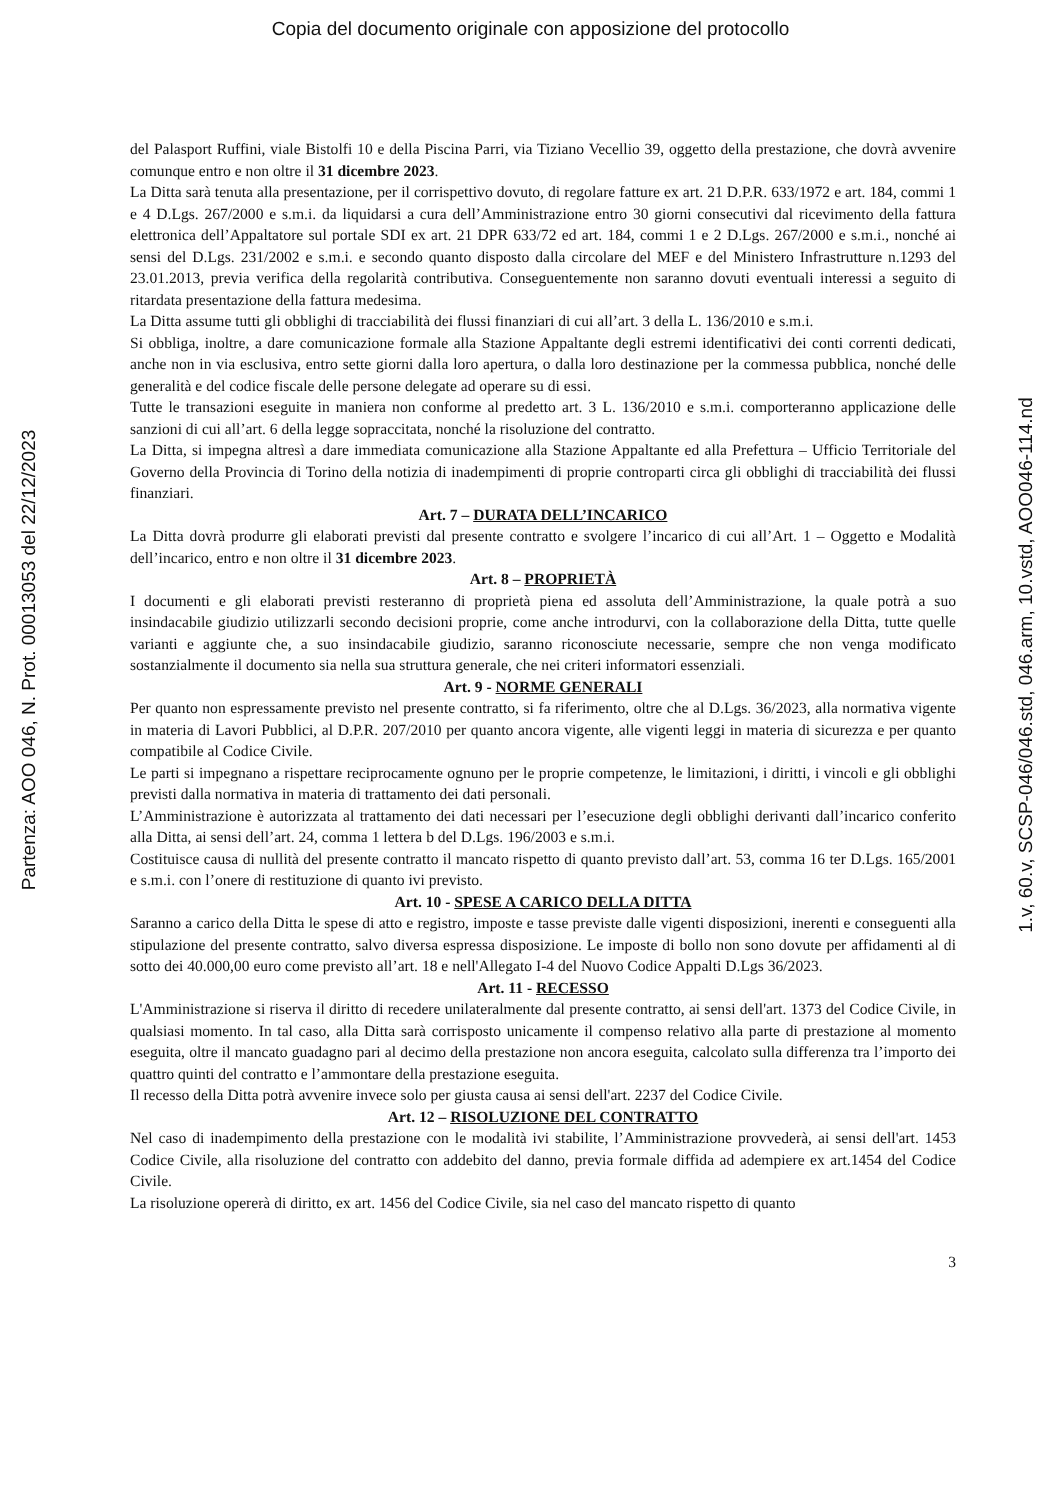Copia del documento originale con apposizione del protocollo
del Palasport Ruffini, viale Bistolfi 10 e della Piscina Parri, via Tiziano Vecellio 39, oggetto della prestazione, che dovrà avvenire comunque entro e non oltre il 31 dicembre 2023.
La Ditta sarà tenuta alla presentazione, per il corrispettivo dovuto, di regolare fatture ex art. 21 D.P.R. 633/1972 e art. 184, commi 1 e 4 D.Lgs. 267/2000 e s.m.i. da liquidarsi a cura dell’Amministrazione entro 30 giorni consecutivi dal ricevimento della fattura elettronica dell’Appaltatore sul portale SDI ex art. 21 DPR 633/72 ed art. 184, commi 1 e 2 D.Lgs. 267/2000 e s.m.i., nonché ai sensi del D.Lgs. 231/2002 e s.m.i. e secondo quanto disposto dalla circolare del MEF e del Ministero Infrastrutture n.1293 del 23.01.2013, previa verifica della regolarità contributiva. Conseguentemente non saranno dovuti eventuali interessi a seguito di ritardata presentazione della fattura medesima.
La Ditta assume tutti gli obblighi di tracciabilità dei flussi finanziari di cui all’art. 3 della L. 136/2010 e s.m.i.
Si obbliga, inoltre, a dare comunicazione formale alla Stazione Appaltante degli estremi identificativi dei conti correnti dedicati, anche non in via esclusiva, entro sette giorni dalla loro apertura, o dalla loro destinazione per la commessa pubblica, nonché delle generalità e del codice fiscale delle persone delegate ad operare su di essi.
Tutte le transazioni eseguite in maniera non conforme al predetto art. 3 L. 136/2010 e s.m.i. comporteranno applicazione delle sanzioni di cui all’art. 6 della legge sopraccitata, nonché la risoluzione del contratto.
La Ditta, si impegna altresì a dare immediata comunicazione alla Stazione Appaltante ed alla Prefettura – Ufficio Territoriale del Governo della Provincia di Torino della notizia di inadempimenti di proprie controparti circa gli obblighi di tracciabilità dei flussi finanziari.
Art. 7 – DURATA DELL’INCARICO
La Ditta dovrà produrre gli elaborati previsti dal presente contratto e svolgere l’incarico di cui all’Art. 1 – Oggetto e Modalità dell’incarico, entro e non oltre il 31 dicembre 2023.
Art. 8 – PROPRIETÀ
I documenti e gli elaborati previsti resteranno di proprietà piena ed assoluta dell’Amministrazione, la quale potrà a suo insindacabile giudizio utilizzarli secondo decisioni proprie, come anche introdurvi, con la collaborazione della Ditta, tutte quelle varianti e aggiunte che, a suo insindacabile giudizio, saranno riconosciute necessarie, sempre che non venga modificato sostanzialmente il documento sia nella sua struttura generale, che nei criteri informatori essenziali.
Art. 9 - NORME GENERALI
Per quanto non espressamente previsto nel presente contratto, si fa riferimento, oltre che al D.Lgs. 36/2023, alla normativa vigente in materia di Lavori Pubblici, al D.P.R. 207/2010 per quanto ancora vigente, alle vigenti leggi in materia di sicurezza e per quanto compatibile al Codice Civile.
Le parti si impegnano a rispettare reciprocamente ognuno per le proprie competenze, le limitazioni, i diritti, i vincoli e gli obblighi previsti dalla normativa in materia di trattamento dei dati personali.
L’Amministrazione è autorizzata al trattamento dei dati necessari per l’esecuzione degli obblighi derivanti dall’incarico conferito alla Ditta, ai sensi dell’art. 24, comma 1 lettera b del D.Lgs. 196/2003 e s.m.i.
Costituisce causa di nullità del presente contratto il mancato rispetto di quanto previsto dall’art. 53, comma 16 ter D.Lgs. 165/2001 e s.m.i. con l’onere di restituzione di quanto ivi previsto.
Art. 10 - SPESE A CARICO DELLA DITTA
Saranno a carico della Ditta le spese di atto e registro, imposte e tasse previste dalle vigenti disposizioni, inerenti e conseguenti alla stipulazione del presente contratto, salvo diversa espressa disposizione. Le imposte di bollo non sono dovute per affidamenti al di sotto dei 40.000,00 euro come previsto all’art. 18 e nell'Allegato I-4 del Nuovo Codice Appalti D.Lgs 36/2023.
Art. 11 - RECESSO
L'Amministrazione si riserva il diritto di recedere unilateralmente dal presente contratto, ai sensi dell'art. 1373 del Codice Civile, in qualsiasi momento. In tal caso, alla Ditta sarà corrisposto unicamente il compenso relativo alla parte di prestazione al momento eseguita, oltre il mancato guadagno pari al decimo della prestazione non ancora eseguita, calcolato sulla differenza tra l’importo dei quattro quinti del contratto e l’ammontare della prestazione eseguita.
Il recesso della Ditta potrà avvenire invece solo per giusta causa ai sensi dell'art. 2237 del Codice Civile.
Art. 12 – RISOLUZIONE DEL CONTRATTO
Nel caso di inadempimento della prestazione con le modalità ivi stabilite, l’Amministrazione provvederà, ai sensi dell'art. 1453 Codice Civile, alla risoluzione del contratto con addebito del danno, previa formale diffida ad adempiere ex art.1454 del Codice Civile.
La risoluzione opererà di diritto, ex art. 1456 del Codice Civile, sia nel caso del mancato rispetto di quanto
3
Partenza: AOO 046, N. Prot. 00013053 del 22/12/2023
1.v, 60.v, SCSP-046/046.std, 046.arm, 10.vstd, AOO046-114.nd